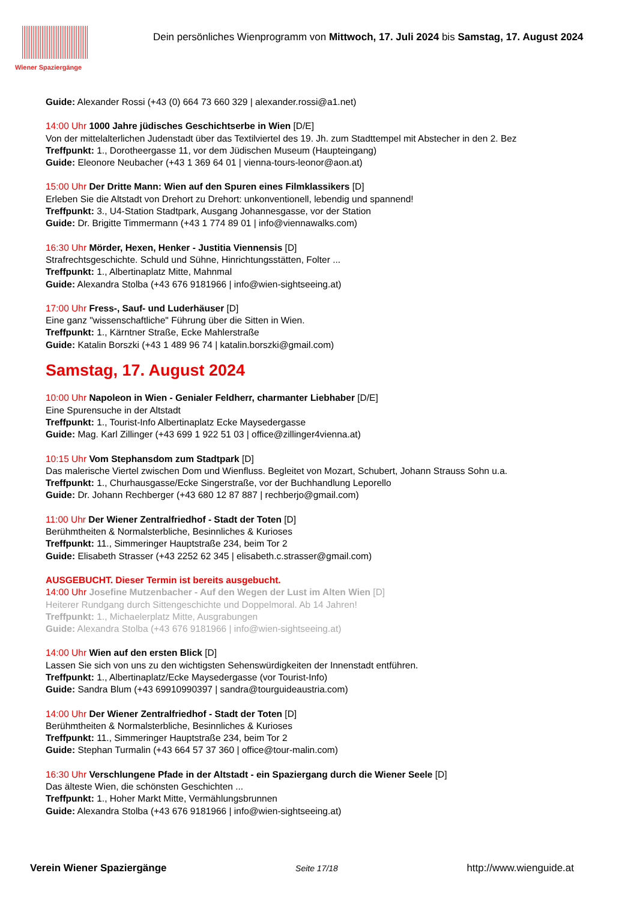Wiener Spaziergänge
Dein persönliches Wienprogramm von Mittwoch, 17. Juli 2024 bis Samstag, 17. August 2024
Guide: Alexander Rossi (+43 (0) 664 73 660 329 | alexander.rossi@a1.net)
14:00 Uhr 1000 Jahre jüdisches Geschichtserbe in Wien [D/E]
Von der mittelalterlichen Judenstadt über das Textilviertel des 19. Jh. zum Stadttempel mit Abstecher in den 2. Bez
Treffpunkt: 1., Dorotheergasse 11, vor dem Jüdischen Museum (Haupteingang)
Guide: Eleonore Neubacher (+43 1 369 64 01 | vienna-tours-leonor@aon.at)
15:00 Uhr Der Dritte Mann: Wien auf den Spuren eines Filmklassikers [D]
Erleben Sie die Altstadt von Drehort zu Drehort: unkonventionell, lebendig und spannend!
Treffpunkt: 3., U4-Station Stadtpark, Ausgang Johannesgasse, vor der Station
Guide: Dr. Brigitte Timmermann (+43 1 774 89 01 | info@viennawalks.com)
16:30 Uhr Mörder, Hexen, Henker - Justitia Viennensis [D]
Strafrechtsgeschichte. Schuld und Sühne, Hinrichtungsstätten, Folter ...
Treffpunkt: 1., Albertinaplatz Mitte, Mahnmal
Guide: Alexandra Stolba (+43 676 9181966 | info@wien-sightseeing.at)
17:00 Uhr Fress-, Sauf- und Luderhäuser [D]
Eine ganz "wissenschaftliche" Führung über die Sitten in Wien.
Treffpunkt: 1., Kärntner Straße, Ecke Mahlerstraße
Guide: Katalin Borszki (+43 1 489 96 74 | katalin.borszki@gmail.com)
Samstag, 17. August 2024
10:00 Uhr Napoleon in Wien - Genialer Feldherr, charmanter Liebhaber [D/E]
Eine Spurensuche in der Altstadt
Treffpunkt: 1., Tourist-Info Albertinaplatz Ecke Maysedergasse
Guide: Mag. Karl Zillinger (+43 699 1 922 51 03 | office@zillinger4vienna.at)
10:15 Uhr Vom Stephansdom zum Stadtpark [D]
Das malerische Viertel zwischen Dom und Wienfluss. Begleitet von Mozart, Schubert, Johann Strauss Sohn u.a.
Treffpunkt: 1., Churhausgasse/Ecke Singerstraße, vor der Buchhandlung Leporello
Guide: Dr. Johann Rechberger (+43 680 12 87 887 | rechberjo@gmail.com)
11:00 Uhr Der Wiener Zentralfriedhof - Stadt der Toten [D]
Berühmtheiten & Normalsterbliche, Besinnliches & Kurioses
Treffpunkt: 11., Simmeringer Hauptstraße 234, beim Tor 2
Guide: Elisabeth Strasser (+43 2252 62 345 | elisabeth.c.strasser@gmail.com)
AUSGEBUCHT. Dieser Termin ist bereits ausgebucht.
14:00 Uhr Josefine Mutzenbacher - Auf den Wegen der Lust im Alten Wien [D]
Heiterer Rundgang durch Sittengeschichte und Doppelmoral. Ab 14 Jahren!
Treffpunkt: 1., Michaelerplatz Mitte, Ausgrabungen
Guide: Alexandra Stolba (+43 676 9181966 | info@wien-sightseeing.at)
14:00 Uhr Wien auf den ersten Blick [D]
Lassen Sie sich von uns zu den wichtigsten Sehenswürdigkeiten der Innenstadt entführen.
Treffpunkt: 1., Albertinaplatz/Ecke Maysedergasse (vor Tourist-Info)
Guide: Sandra Blum (+43 69910990397 | sandra@tourguideaustria.com)
14:00 Uhr Der Wiener Zentralfriedhof - Stadt der Toten [D]
Berühmtheiten & Normalsterbliche, Besinnliches & Kurioses
Treffpunkt: 11., Simmeringer Hauptstraße 234, beim Tor 2
Guide: Stephan Turmalin (+43 664 57 37 360 | office@tour-malin.com)
16:30 Uhr Verschlungene Pfade in der Altstadt - ein Spaziergang durch die Wiener Seele [D]
Das älteste Wien, die schönsten Geschichten ...
Treffpunkt: 1., Hoher Markt Mitte, Vermählungsbrunnen
Guide: Alexandra Stolba (+43 676 9181966 | info@wien-sightseeing.at)
Verein Wiener Spaziergänge Seite 17/18 http://www.wienguide.at